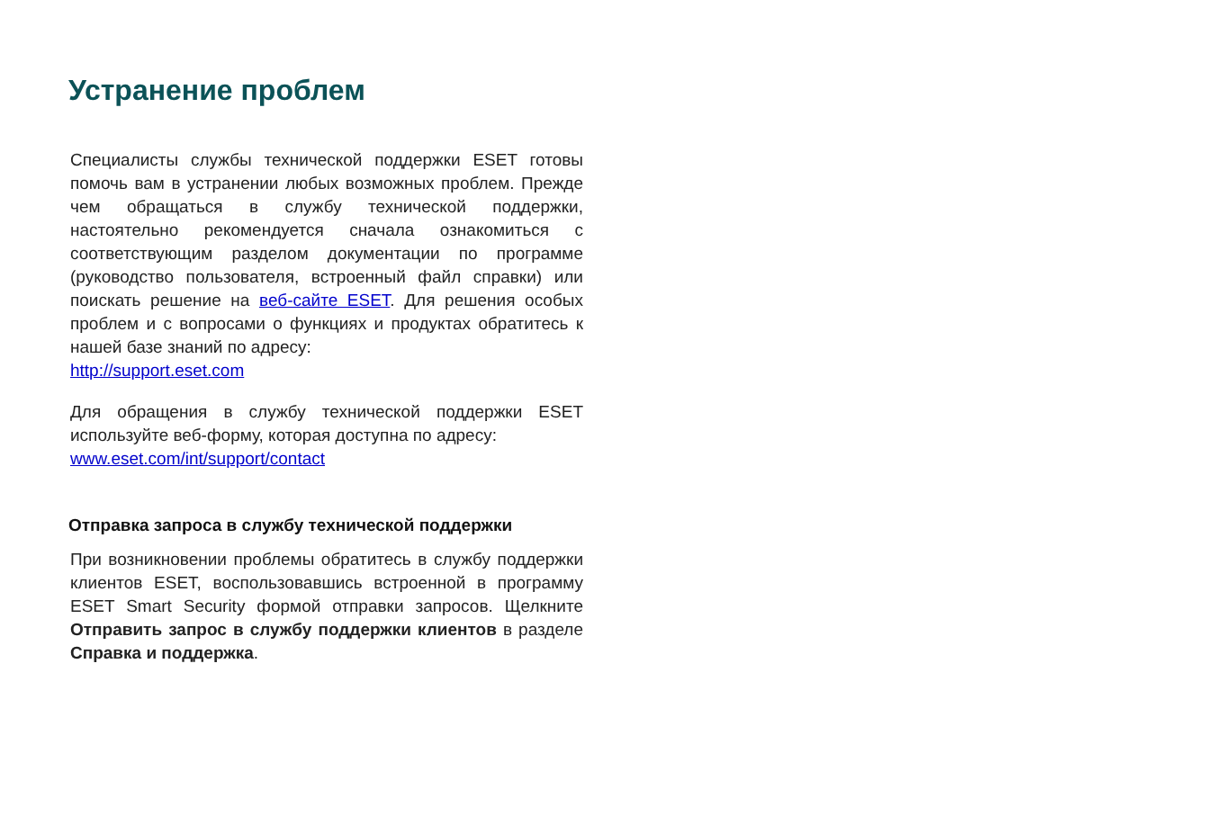Устранение проблем
Специалисты службы технической поддержки ESET готовы помочь вам в устранении любых возможных проблем. Прежде чем обращаться в службу технической поддержки, настоятельно рекомендуется сначала ознакомиться с соответствующим разделом документации по программе (руководство пользователя, встроенный файл справки) или поискать решение на веб-сайте ESET. Для решения особых проблем и с вопросами о функциях и продуктах обратитесь к нашей базе знаний по адресу:
http://support.eset.com
Для обращения в службу технической поддержки ESET используйте веб-форму, которая доступна по адресу:
www.eset.com/int/support/contact
Отправка запроса в службу технической поддержки
При возникновении проблемы обратитесь в службу поддержки клиентов ESET, воспользовавшись встроенной в программу ESET Smart Security формой отправки запросов. Щелкните Отправить запрос в службу поддержки клиентов в разделе Справка и поддержка.